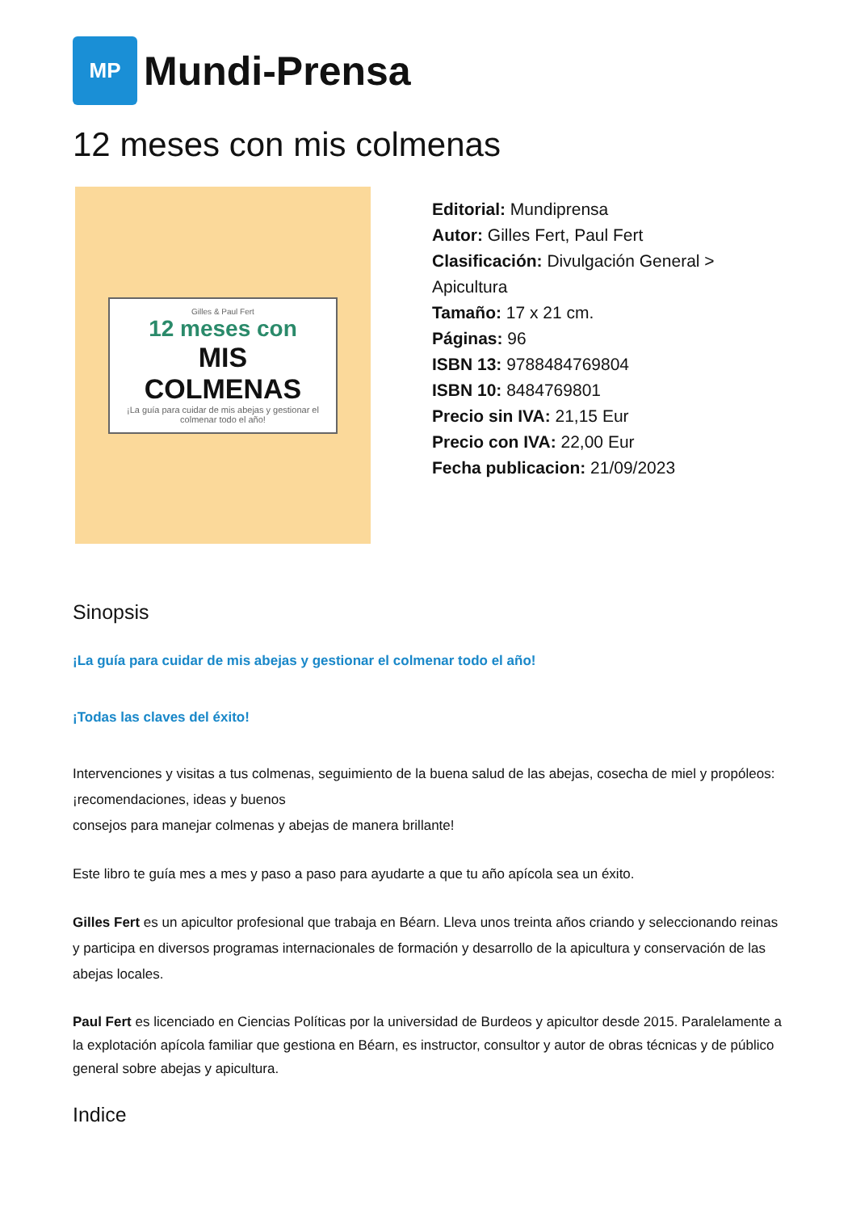MP
Mundi-Prensa
12 meses con mis colmenas
Gilles & Paul Fert
12 meses con
MIS COLMENAS
¡La guía para cuidar de mis abejas y gestionar el colmenar todo el año!
Editorial: Mundiprensa
Autor: Gilles Fert, Paul Fert
Clasificación: Divulgación General >
Apicultura
Tamaño: 17 x 21 cm.
Páginas: 96
ISBN 13: 9788484769804
ISBN 10: 8484769801
Precio sin IVA: 21,15 Eur
Precio con IVA: 22,00 Eur
Fecha publicacion: 21/09/2023
Sinopsis
¡La guía para cuidar de mis abejas y gestionar el colmenar todo el año!
¡Todas las claves del éxito!
Intervenciones y visitas a tus colmenas, seguimiento de la buena salud de las abejas, cosecha de miel y propóleos: ¡recomendaciones, ideas y buenos
consejos para manejar colmenas y abejas de manera brillante!
Este libro te guía mes a mes y paso a paso para ayudarte a que tu año apícola sea un éxito.
Gilles Fert es un apicultor profesional que trabaja en Béarn. Lleva unos treinta años criando y seleccionando reinas y participa en diversos programas internacionales de formación y desarrollo de la apicultura y conservación de las abejas locales.
Paul Fert es licenciado en Ciencias Políticas por la universidad de Burdeos y apicultor desde 2015. Paralelamente a la explotación apícola familiar que gestiona en Béarn, es instructor, consultor y autor de obras técnicas y de público general sobre abejas y apicultura.
Indice